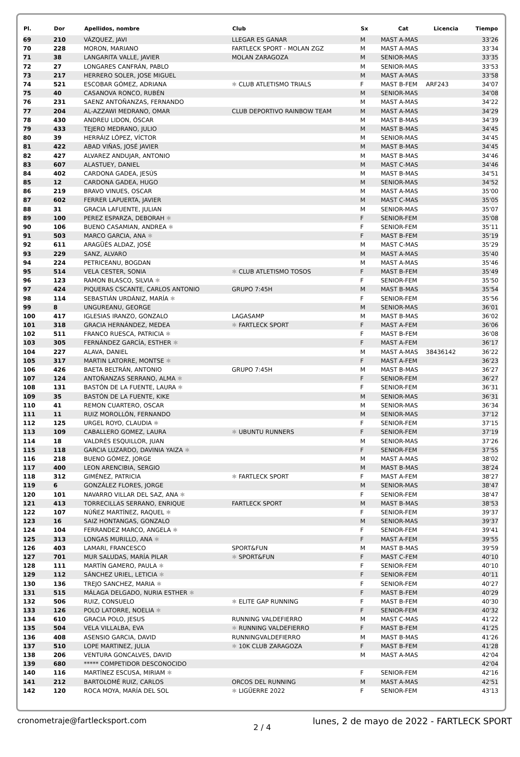| Pl. | Dor | Apellidos, nombre | Club | Sx | Cat | Licencia | Tiempo |
| --- | --- | --- | --- | --- | --- | --- | --- |
| 69 | 210 | VÁZQUEZ, JAVI | LLEGAR ES GANAR | M | MAST A-MAS | | 33'26 |
| 70 | 228 | MORON, MARIANO | FARTLECK SPORT - MOLAN ZGZ | M | MAST A-MAS | | 33'34 |
| 71 | 38 | LANGARITA VALLE, JAVIER | MOLAN ZARAGOZA | M | SENIOR-MAS | | 33'35 |
| 72 | 27 | LONGARES CANFRÁN, PABLO | | M | SENIOR-MAS | | 33'53 |
| 73 | 217 | HERRERO SOLER, JOSE MIGUEL | | M | MAST A-MAS | | 33'58 |
| 74 | 521 | ESCOBAR GÓMEZ, ADRIANA | ✱ CLUB ATLETISMO TRIALS | F | MAST B-FEM | ARF243 | 34'07 |
| 75 | 40 | CASANOVA RONCO, RUBÉN | | M | SENIOR-MAS | | 34'08 |
| 76 | 231 | SAENZ ANTOÑANZAS, FERNANDO | | M | MAST A-MAS | | 34'22 |
| 77 | 204 | AL-AZZAWI MEDRANO, OMAR | CLUB DEPORTIVO RAINBOW TEAM | M | MAST A-MAS | | 34'29 |
| 78 | 430 | ANDREU LIDON, ÓSCAR | | M | MAST B-MAS | | 34'39 |
| 79 | 433 | TEJERO MEDRANO, JULIO | | M | MAST B-MAS | | 34'45 |
| 80 | 39 | HERRÁIZ LÓPEZ, VÍCTOR | | M | SENIOR-MAS | | 34'45 |
| 81 | 422 | ABAD VIÑAS, JOSÉ JAVIER | | M | MAST B-MAS | | 34'45 |
| 82 | 427 | ALVAREZ ANDUJAR, ANTONIO | | M | MAST B-MAS | | 34'46 |
| 83 | 607 | ALASTUEY, DANIEL | | M | MAST C-MAS | | 34'46 |
| 84 | 402 | CARDONA GADEA, JESÚS | | M | MAST B-MAS | | 34'51 |
| 85 | 12 | CARDONA GADEA, HUGO | | M | SENIOR-MAS | | 34'52 |
| 86 | 219 | BRAVO VINUES, OSCAR | | M | MAST A-MAS | | 35'00 |
| 87 | 602 | FERRER LAPUERTA, JAVIER | | M | MAST C-MAS | | 35'05 |
| 88 | 31 | GRACIA LAFUENTE, JULIAN | | M | SENIOR-MAS | | 35'07 |
| 89 | 100 | PEREZ ESPARZA, DEBORAH ✱ | | F | SENIOR-FEM | | 35'08 |
| 90 | 106 | BUENO CASAMIAN, ANDREA ✱ | | F | SENIOR-FEM | | 35'11 |
| 91 | 503 | MARCO GARCIA, ANA ✱ | | F | MAST B-FEM | | 35'19 |
| 92 | 611 | ARAGÜÉS ALDAZ, JOSÉ | | M | MAST C-MAS | | 35'29 |
| 93 | 229 | SANZ, ALVARO | | M | MAST A-MAS | | 35'40 |
| 94 | 224 | PETRICEANU, BOGDAN | | M | MAST A-MAS | | 35'46 |
| 95 | 514 | VELA CESTER, SONIA | ✱ CLUB ATLETISMO TOSOS | F | MAST B-FEM | | 35'49 |
| 96 | 123 | RAMON BLASCO, SILVIA ✱ | | F | SENIOR-FEM | | 35'50 |
| 97 | 424 | PIQUERAS CSCANTE, CARLOS ANTONIO | GRUPO 7:45H | M | MAST B-MAS | | 35'54 |
| 98 | 114 | SEBASTIÁN URDÁNIZ, MARÍA ✱ | | F | SENIOR-FEM | | 35'56 |
| 99 | 8 | UNGUREANU, GEORGE | | M | SENIOR-MAS | | 36'01 |
| 100 | 417 | IGLESIAS IRANZO, GONZALO | LAGASAMP | M | MAST B-MAS | | 36'02 |
| 101 | 318 | GRACIA HERNÁNDEZ, MEDEA | ✱ FARTLECK SPORT | F | MAST A-FEM | | 36'06 |
| 102 | 511 | FRANCO RUESCA, PATRICIA ✱ | | F | MAST B-FEM | | 36'08 |
| 103 | 305 | FERNÁNDEZ GARCÍA, ESTHER ✱ | | F | MAST A-FEM | | 36'17 |
| 104 | 227 | ALAVA, DANIEL | | M | MAST A-MAS | 38436142 | 36'22 |
| 105 | 317 | MARTIN LATORRE, MONTSE ✱ | | F | MAST A-FEM | | 36'23 |
| 106 | 426 | BAETA BELTRÁN, ANTONIO | GRUPO 7:45H | M | MAST B-MAS | | 36'27 |
| 107 | 124 | ANTOÑANZAS SERRANO, ALMA ✱ | | F | SENIOR-FEM | | 36'27 |
| 108 | 131 | BASTÓN DE LA FUENTE, LAURA ✱ | | F | SENIOR-FEM | | 36'31 |
| 109 | 35 | BASTÓN DE LA FUENTE, KIKE | | M | SENIOR-MAS | | 36'31 |
| 110 | 41 | REMON CUARTERO, OSCAR | | M | SENIOR-MAS | | 36'34 |
| 111 | 11 | RUIZ MOROLLÓN, FERNANDO | | M | SENIOR-MAS | | 37'12 |
| 112 | 125 | URGEL ROYO, CLAUDIA ✱ | | F | SENIOR-FEM | | 37'15 |
| 113 | 109 | CABALLERO GOMEZ, LAURA | ✱ UBUNTU RUNNERS | F | SENIOR-FEM | | 37'19 |
| 114 | 18 | VALDRÉS ESQUILLOR, JUAN | | M | SENIOR-MAS | | 37'26 |
| 115 | 118 | GARCIA LUZARDO, DAVINIA YAIZA ✱ | | F | SENIOR-FEM | | 37'55 |
| 116 | 218 | BUENO GÓMEZ, JORGE | | M | MAST A-MAS | | 38'02 |
| 117 | 400 | LEON ARENCIBIA, SERGIO | | M | MAST B-MAS | | 38'24 |
| 118 | 312 | GIMÉNEZ, PATRICIA | ✱ FARTLECK SPORT | F | MAST A-FEM | | 38'27 |
| 119 | 6 | GONZÁLEZ FLORES, JORGE | | M | SENIOR-MAS | | 38'47 |
| 120 | 101 | NAVARRO VILLAR DEL SAZ, ANA ✱ | | F | SENIOR-FEM | | 38'47 |
| 121 | 413 | TORRECILLAS SERRANO, ENRIQUE | FARTLECK SPORT | M | MAST B-MAS | | 38'53 |
| 122 | 107 | NÚÑEZ MARTÍNEZ, RAQUEL ✱ | | F | SENIOR-FEM | | 39'37 |
| 123 | 16 | SAIZ HONTANGAS, GONZALO | | M | SENIOR-MAS | | 39'37 |
| 124 | 104 | FERRANDEZ MARCO, ANGELA ✱ | | F | SENIOR-FEM | | 39'41 |
| 125 | 313 | LONGAS MURILLO, ANA ✱ | | F | MAST A-FEM | | 39'55 |
| 126 | 403 | LAMARI, FRANCESCO | SPORT&FUN | M | MAST B-MAS | | 39'59 |
| 127 | 701 | MUR SALUDAS, MARÍA PILAR | ✱ SPORT&FUN | F | MAST C-FEM | | 40'10 |
| 128 | 111 | MARTÍN GAMERO, PAULA ✱ | | F | SENIOR-FEM | | 40'10 |
| 129 | 112 | SÁNCHEZ URIEL, LETICIA ✱ | | F | SENIOR-FEM | | 40'11 |
| 130 | 136 | TREJO SANCHEZ, MARIA ✱ | | F | SENIOR-FEM | | 40'27 |
| 131 | 515 | MÁLAGA DELGADO, NURIA ESTHER ✱ | | F | MAST B-FEM | | 40'29 |
| 132 | 506 | RUIZ, CONSUELO | ✱ ELITE GAP RUNNING | F | MAST B-FEM | | 40'30 |
| 133 | 126 | POLO LATORRE, NOELIA ✱ | | F | SENIOR-FEM | | 40'32 |
| 134 | 610 | GRACIA POLO, JESUS | RUNNING VALDEFIERRO | M | MAST C-MAS | | 41'22 |
| 135 | 504 | VELA VILLALBA, EVA | ✱ RUNNING VALDEFIERRO | F | MAST B-FEM | | 41'25 |
| 136 | 408 | ASENSIO GARCIA, DAVID | RUNNINGVALDEFIERRO | M | MAST B-MAS | | 41'26 |
| 137 | 510 | LOPE MARTINEZ, JULIA | ✱ 10K CLUB ZARAGOZA | F | MAST B-FEM | | 41'28 |
| 138 | 206 | VENTURA GONCALVES, DAVID | | M | MAST A-MAS | | 42'04 |
| 139 | 680 | ***** COMPETIDOR DESCONOCIDO | | | | | 42'04 |
| 140 | 116 | MARTÍNEZ ESCUSA, MIRIAM ✱ | | F | SENIOR-FEM | | 42'16 |
| 141 | 212 | BARTOLOMÉ RUIZ, CARLOS | ORCOS DEL RUNNING | M | MAST A-MAS | | 42'51 |
| 142 | 120 | ROCA MOYA, MARÍA DEL SOL | ✱ LIGÜERRE 2022 | F | SENIOR-FEM | | 43'13 |
cronometraje@fartlecksport.com
2 / 4
lunes, 2 de mayo de 2022 - FARTLECK SPORT